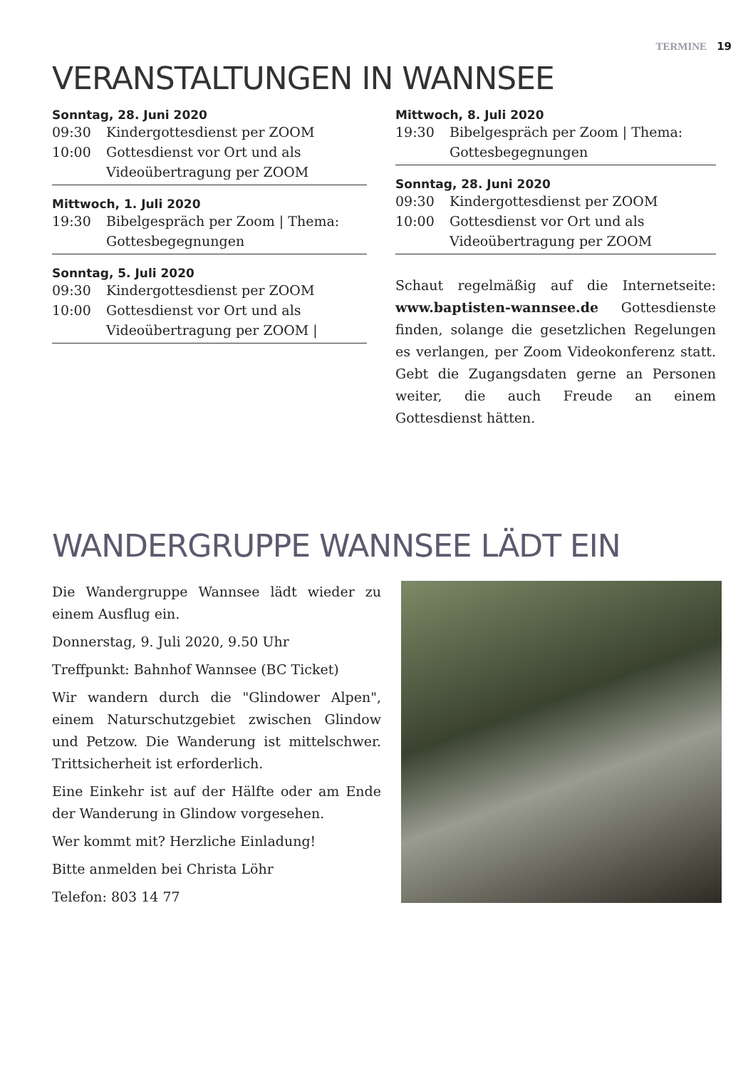TERMINE 19
VERANSTALTUNGEN IN WANNSEE
Sonntag, 28. Juni 2020
09:30 Kindergottesdienst per ZOOM
10:00 Gottesdienst vor Ort und als Videoübertragung per ZOOM
Mittwoch, 1. Juli 2020
19:30 Bibelgespräch per Zoom | Thema: Gottesbegegnungen
Sonntag, 5. Juli 2020
09:30 Kindergottesdienst per ZOOM
10:00 Gottesdienst vor Ort und als Videoübertragung per ZOOM |
Mittwoch, 8. Juli 2020
19:30 Bibelgespräch per Zoom | Thema: Gottesbegegnungen
Sonntag, 28. Juni 2020
09:30 Kindergottesdienst per ZOOM
10:00 Gottesdienst vor Ort und als Videoübertragung per ZOOM
Schaut regelmäßig auf die Internetseite: www.baptisten-wannsee.de Gottesdienste finden, solange die gesetzlichen Regelungen es verlangen, per Zoom Videokonferenz statt. Gebt die Zugangsdaten gerne an Personen weiter, die auch Freude an einem Gottesdienst hätten.
WANDERGRUPPE WANNSEE LÄDT EIN
Die Wandergruppe Wannsee lädt wieder zu einem Ausflug ein.
Donnerstag, 9. Juli 2020, 9.50 Uhr
Treffpunkt: Bahnhof Wannsee (BC Ticket)
Wir wandern durch die "Glindower Alpen", einem Naturschutzgebiet zwischen Glindow und Petzow. Die Wanderung ist mittelschwer. Trittsicherheit ist erforderlich.
Eine Einkehr ist auf der Hälfte oder am Ende der Wanderung in Glindow vorgesehen.
Wer kommt mit? Herzliche Einladung!
Bitte anmelden bei Christa Löhr
Telefon: 803 14 77